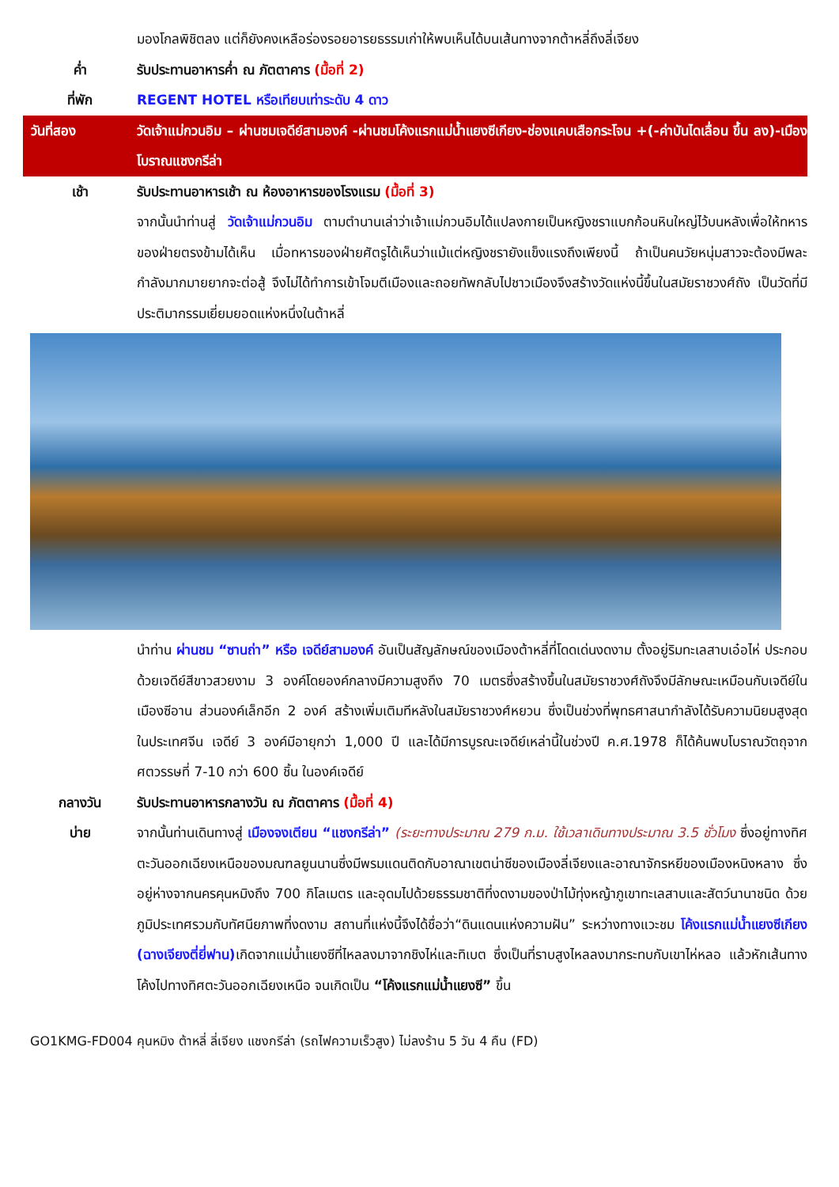มองโกลพิชิตลง แต่ก็ยังคงเหลือร่องรอยอารยธรรมเก่าให้พบเห็นได้บนเส้นทางจากต้าหลี่ถึงลี่เจียง
ค่ำ รับประทานอาหารค่ำ ณ ภัตตาคาร (มื้อที่ 2)
ที่พัก REGENT HOTEL หรือเทียบเท่าระดับ 4 ดาว
วันที่สอง วัดเจ้าแม่กวนอิม – ผ่านชมเจดีย์สามองค์ -ผ่านชมโค้งแรกแม่น้ำแยงซีเกียง-ช่องแคบเสือกระโจน +(-ค่าบันไดเลื่อน ขึ้น ลง)-เมืองโบราณแชงกรีล่า
เช้า รับประทานอาหารเช้า ณ ห้องอาหารของโรงแรม (มื้อที่ 3)
จากนั้นนำท่านสู่ วัดเจ้าแม่กวนอิม ตามตำนานเล่าว่าเจ้าแม่กวนอิมได้แปลงกายเป็นหญิงชราแบกก้อนหินใหญ่ไว้บนหลังเพื่อให้ทหารของฝ่ายตรงข้ามได้เห็น เมื่อทหารของฝ่ายศัตรูได้เห็นว่าแม้แต่หญิงชรายังแข็งแรงถึงเพียงนี้ ถ้าเป็นคนวัยหนุ่มสาวจะต้องมีพละกำลังมากมายยากจะต่อสู้ จึงไม่ได้ทำการเข้าโจมตีเมืองและถอยทัพกลับไปชาวเมืองจึงสร้างวัดแห่งนี้ขึ้นในสมัยราชวงศ์ถัง เป็นวัดที่มีประติมากรรมเยี่ยมยอดแห่งหนึ่งในต้าหลี่
นำท่าน ผ่านชม “ซานถ่า” หรือ เจดีย์สามองค์ อันเป็นสัญลักษณ์ของเมืองต้าหลี่ที่โดดเด่นงดงาม ตั้งอยู่ริมทะเลสาบเอ๋อไห่ ประกอบด้วยเจดีย์สีขาวสวยงาม 3 องค์โดยองค์กลางมีความสูงถึง 70 เมตรซึ่งสร้างขึ้นในสมัยราชวงศ์ถังจึงมีลักษณะเหมือนกับเจดีย์ในเมืองซีอาน ส่วนองค์เล็กอีก 2 องค์ สร้างเพิ่มเติมทีหลังในสมัยราชวงศ์หยวน ซึ่งเป็นช่วงที่พุทธศาสนากำลังได้รับความนิยมสูงสุด ในประเทศจีน เจดีย์ 3 องค์มีอายุกว่า 1,000 ปี และได้มีการบูรณะเจดีย์เหล่านี้ในช่วงปี ค.ศ.1978 ก็ได้ค้นพบโบราณวัตถุจากศตวรรษที่ 7-10 กว่า 600 ชิ้น ในองค์เจดีย์
กลางวัน รับประทานอาหารกลางวัน ณ ภัตตาคาร (มื้อที่ 4)
บ่าย จากนั้นท่านเดินทางสู่ เมืองจงเตียน “แชงกรีล่า” (ระยะทางประมาณ 279 ก.ม. ใช้เวลาเดินทางประมาณ 3.5 ชั่วโมง ซึ่งอยู่ทางทิศตะวันออกเฉียงเหนือของมณฑลยูนนานซึ่งมีพรมแดนติดกับอาณาเขตน่าซีของเมืองลี่เจียงและอาณาจักรหยีของเมืองหนิงหลาง ซึ่งอยู่ห่างจากนครคุนหมิงถึง 700 กิโลเมตร และอุดมไปด้วยธรรมชาติที่งดงามของป่าไม้ทุ่งหญ้าภูเขาทะเลสาบและสัตว์นานาชนิด ด้วยภูมิประเทศรวมกับทัศนียภาพที่งดงาม สถานที่แห่งนี้จึงได้ชื่อว่า“ดินแดนแห่งความฝัน” ระหว่างทางแวะชม โค้งแรกแม่น้ำแยงซีเกียง (ฉางเจียงตี่ยี่ฟาน) เกิดจากแม่น้ำแยงซีที่ไหลลงมาจากชิงไห่และทิเบต ซึ่งเป็นที่ราบสูงไหลลงมากระทบกับเขาไห่หลอ แล้วหักเส้นทางโค้งไปทางทิศตะวันออกเฉียงเหนือ จนเกิดเป็น “โค้งแรกแม่น้ำแยงซี” ขึ้น
GO1KMG-FD004 คุนหมิง ต้าหลี่ ลี่เจียง แชงกรีล่า (รถไฟความเร็วสูง) ไม่ลงร้าน 5 วัน 4 คืน (FD)